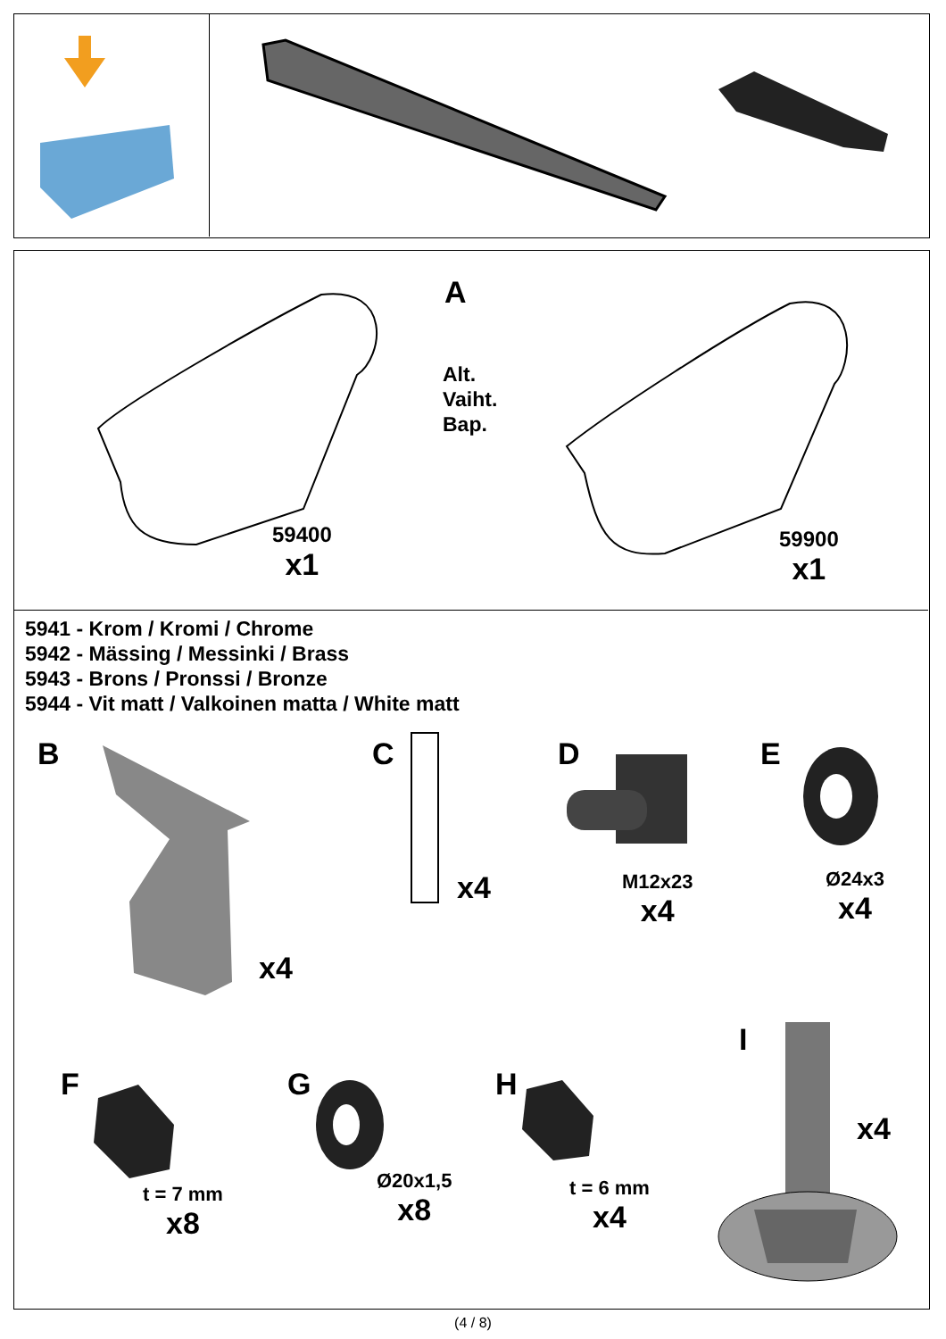A
Alt.
Vaiht.
Bap.
59400
x1
59900
x1
5941 - Krom / Kromi / Chrome
5942 - Mässing / Messinki / Brass
5943 - Brons / Pronssi / Bronze
5944 - Vit matt / Valkoinen matta / White matt
B
x4
C
x4
D
M12x23
x4
E
Ø24x3
x4
F
t = 7 mm
x8
G
Ø20x1,5
x8
H
t = 6 mm
x4
I
x4
(4 / 8)